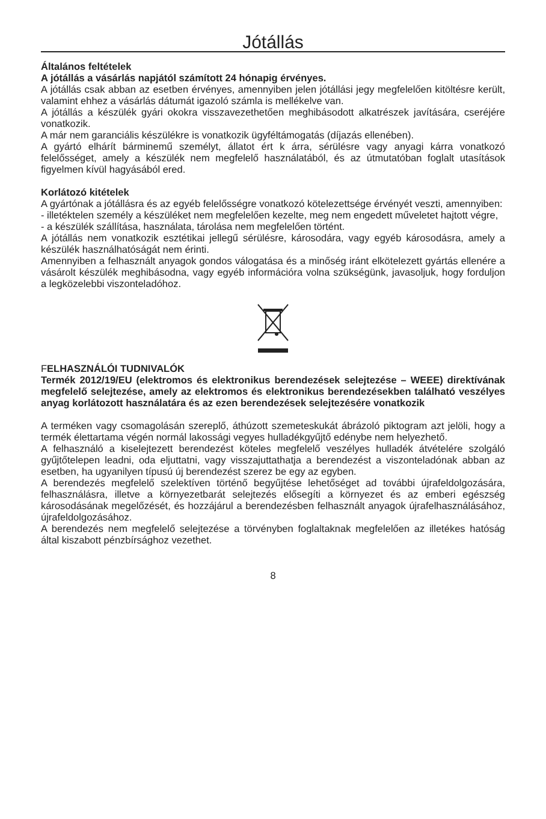Jótállás
Általános feltételek
A jótállás a vásárlás napjától számított 24 hónapig érvényes.
A jótállás csak abban az esetben érvényes, amennyiben jelen jótállási jegy megfelelően kitöltésre került, valamint ehhez a vásárlás dátumát igazoló számla is mellékelve van.
A jótállás a készülék gyári okokra visszavezethetően meghibásodott alkatrészek javítására, cseréjére vonatkozik.
A már nem garanciális készülékre is vonatkozik ügyféltámogatás (díjazás ellenében).
A gyártó elhárít bárminemű személyt, állatot ért k árra, sérülésre vagy anyagi kárra vonatkozó felelősséget, amely a készülék nem megfelelő használatából, és az útmutatóban foglalt utasítások figyelmen kívül hagyásából ered.
Korlátozó kitételek
A gyártónak a jótállásra és az egyéb felelősségre vonatkozó kötelezettsége érvényét veszti, amennyiben:
- illetéktelen személy a készüléket nem megfelelően kezelte, meg nem engedett műveletet hajtott végre,
- a készülék szállítása, használata, tárolása nem megfelelően történt.
A jótállás nem vonatkozik esztétikai jellegű sérülésre, károsodára, vagy egyéb károsodásra, amely a készülék használhatóságát nem érinti.
Amennyiben a felhasznált anyagok gondos válogatása és a minőség iránt elkötelezett gyártás ellenére a vásárolt készülék meghibásodna, vagy egyéb információra volna szükségünk, javasoljuk, hogy forduljon a legközelebbi viszonteladóhoz.
FELHASZNÁLÓI TUDNIVALÓK
Termék 2012/19/EU (elektromos és elektronikus berendezések selejtezése – WEEE) direktívának megfelelő selejtezése, amely az elektromos és elektronikus berendezésekben található veszélyes anyag korlátozott használatára és az ezen berendezések selejtezésére vonatkozik
A terméken vagy csomagolásán szereplő, áthúzott szemeteskukát ábrázoló piktogram azt jelöli, hogy a termék élettartama végén normál lakossági vegyes hulladékgyűjtő edénybe nem helyezhető.
A felhasználó a kiselejtezett berendezést köteles megfelelő veszélyes hulladék átvételére szolgáló gyűjtőtelepen leadni, oda eljuttatni, vagy visszajuttathatja a berendezést a viszonteladónak abban az esetben, ha ugyanilyen típusú új berendezést szerez be egy az egyben.
A berendezés megfelelő szelektíven történő begyűjtése lehetőséget ad további újrafeldolgozására, felhasználásra, illetve a környezetbarát selejtezés elősegíti a környezet és az emberi egészség károsodásának megelőzését, és hozzájárul a berendezésben felhasznált anyagok újrafelhasználásához, újrafeldolgozásához.
A berendezés nem megfelelő selejtezése a törvényben foglaltaknak megfelelően az illetékes hatóság által kiszabott pénzbírsághoz vezethet.
8